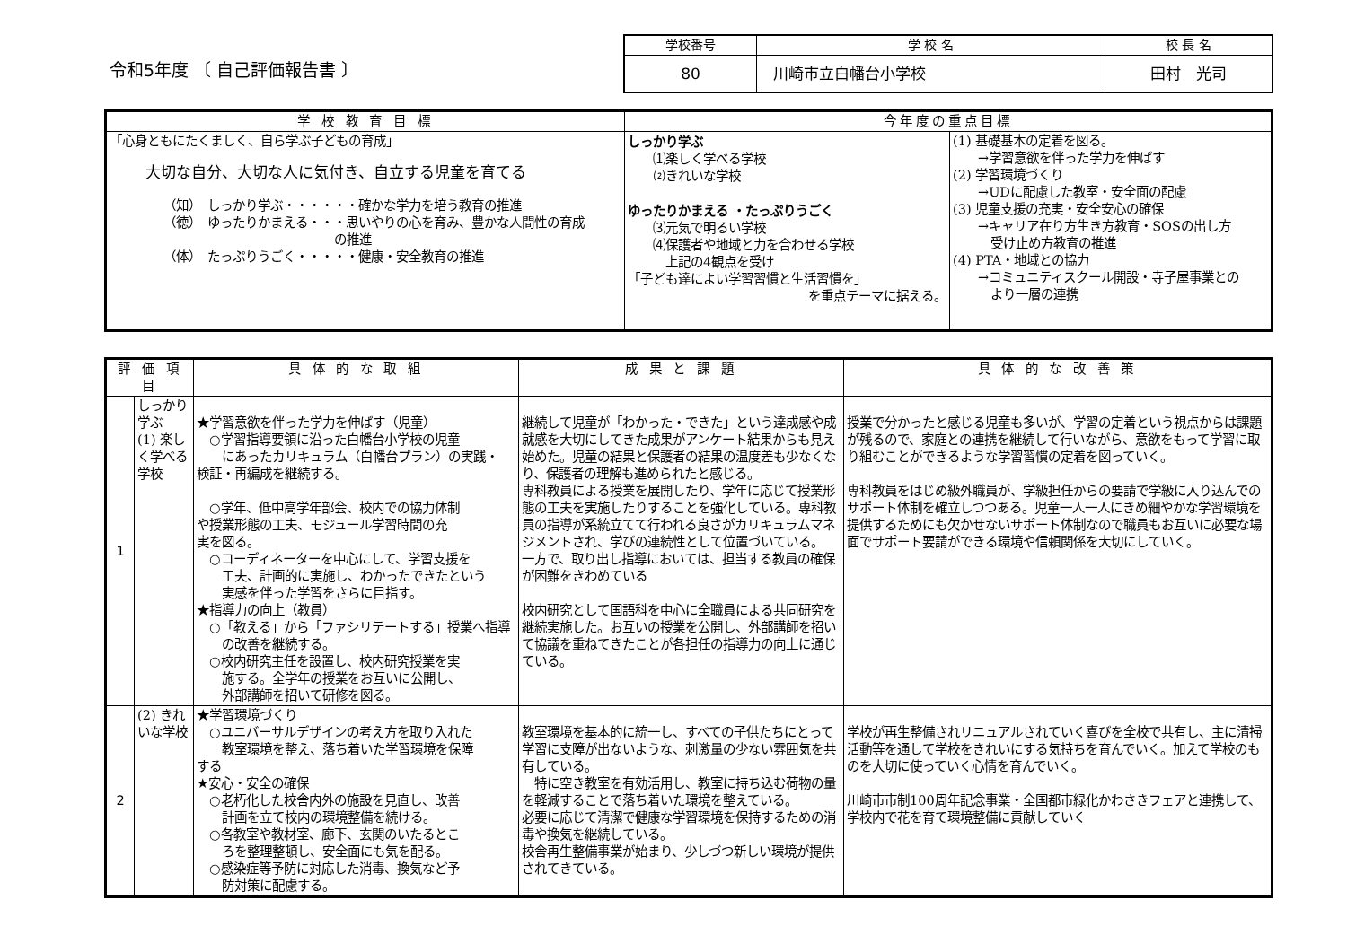令和5年度 〔 自己評価報告書 〕
| 学校番号 | 学 校 名 | 校 長 名 |
| 80 | 川崎市立白幡台小学校 | 田村 光司 |
| 学 校 教 育 目 標 | 今年度の重点目標 | |
| --- | --- | --- |
| 「心身ともにたくましく、自ら学ぶ子どもの育成」 大切な自分、大切な人に気付き、自立する児童を育てる （知） しっかり学ぶ・・・・・・確かな学力を培う教育の推進 （徳） ゆったりかまえる・・・思いやりの心を育み、豊かな人間性の育成 の推進 （体） たっぷりうごく・・・・・健康・安全教育の推進 | しっかり学ぶ ⑴楽しく学べる学校 ⑵きれいな学校 ゆったりかまえる ・たっぷりうごく ⑶元気で明るい学校 ⑷保護者や地域と力を合わせる学校 上記の4観点を受け 「子ども達によい学習習慣と生活習慣を」 を重点テーマに据える。 | (1) 基礎基本の定着を図る。 →学習意欲を伴った学力を伸ばす (2) 学習環境づくり →UDに配慮した教室・安全面の配慮 (3) 児童支援の充実・安全安心の確保 →キャリア在り方生き方教育・SOSの出し方 受け止め方教育の推進 (4) PTA・地域との協力 →コミュニティスクール開設・寺子屋事業との より一層の連携 |
| 評 価 項 目 | | 具 体 的 な 取 組 | 成 果 と 課 題 | 具 体 的 な 改 善 策 |
| --- | --- | --- | --- | --- |
| 1 | しっかり学ぶ (1) 楽しく学べる学校 | ★学習意欲を伴った学力を伸ばす（児童） ○学習指導要領に沿った白幡台小学校の児童 にあったカリキュラム（白幡台プラン）の実践・ 検証・再編成を継続する。 ○学年、低中高学年部会、校内での協力体制 や授業形態の工夫、モジュール学習時間の充 実を図る。 ○コーディネーターを中心にして、学習支援を 工夫、計画的に実施し、わかったできたという 実感を伴った学習をさらに目指す。 ★指導力の向上（教員） ○「教える」から「ファシリテートする」授業へ指導 の改善を継続する。 ○校内研究主任を設置し、校内研究授業を実 施する。全学年の授業をお互いに公開し、 外部講師を招いて研修を図る。 | 継続して児童が「わかった・できた」という達成感や成就感を大切にしてきた成果がアンケート結果からも見え始めた。児童の結果と保護者の結果の温度差も少なくなり、保護者の理解も進められたと感じる。 専科教員による授業を展開したり、学年に応じて授業形態の工夫を実施したりすることを強化している。専科教員の指導が系統立てて行われる良さがカリキュラムマネジメントされ、学びの連続性として位置づいている。 一方で、取り出し指導においては、担当する教員の確保が困難をきわめている 校内研究として国語科を中心に全職員による共同研究を継続実施した。お互いの授業を公開し、外部講師を招いて協議を重ねてきたことが各担任の指導力の向上に通じている。 | 授業で分かったと感じる児童も多いが、学習の定着という視点からは課題が残るので、家庭との連携を継続して行いながら、意欲をもって学習に取り組むことができるような学習習慣の定着を図っていく。 専科教員をはじめ級外職員が、学級担任からの要請で学級に入り込んでのサポート体制を確立しつつある。児童一人一人にきめ細やかな学習環境を提供するためにも欠かせないサポート体制なので職員もお互いに必要な場面でサポート要請ができる環境や信頼関係を大切にしていく。 |
| 2 | (2) きれいな学校 | ★学習環境づくり ○ユニバーサルデザインの考え方を取り入れた 教室環境を整え、落ち着いた学習環境を保障 する ★安心・安全の確保 ○老朽化した校舎内外の施設を見直し、改善 計画を立て校内の環境整備を続ける。 ○各教室や教材室、廊下、玄関のいたるとこ ろを整理整頓し、安全面にも気を配る。 ○感染症等予防に対応した消毒、換気など予 防対策に配慮する。 | 教室環境を基本的に統一し、すべての子供たちにとって学習に支障が出ないような、刺激量の少ない雰囲気を共有している。 特に空き教室を有効活用し、教室に持ち込む荷物の量を軽減することで落ち着いた環境を整えている。 必要に応じて清潔で健康な学習環境を保持するための消毒や換気を継続している。 校舎再生整備事業が始まり、少しづつ新しい環境が提供されてきている。 | 学校が再生整備されリニュアルされていく喜びを全校で共有し、主に清掃活動等を通して学校をきれいにする気持ちを育んでいく。加えて学校のものを大切に使っていく心情を育んでいく。 川崎市市制100周年記念事業・全国都市緑化かわさきフェアと連携して、学校内で花を育て環境整備に貢献していく |